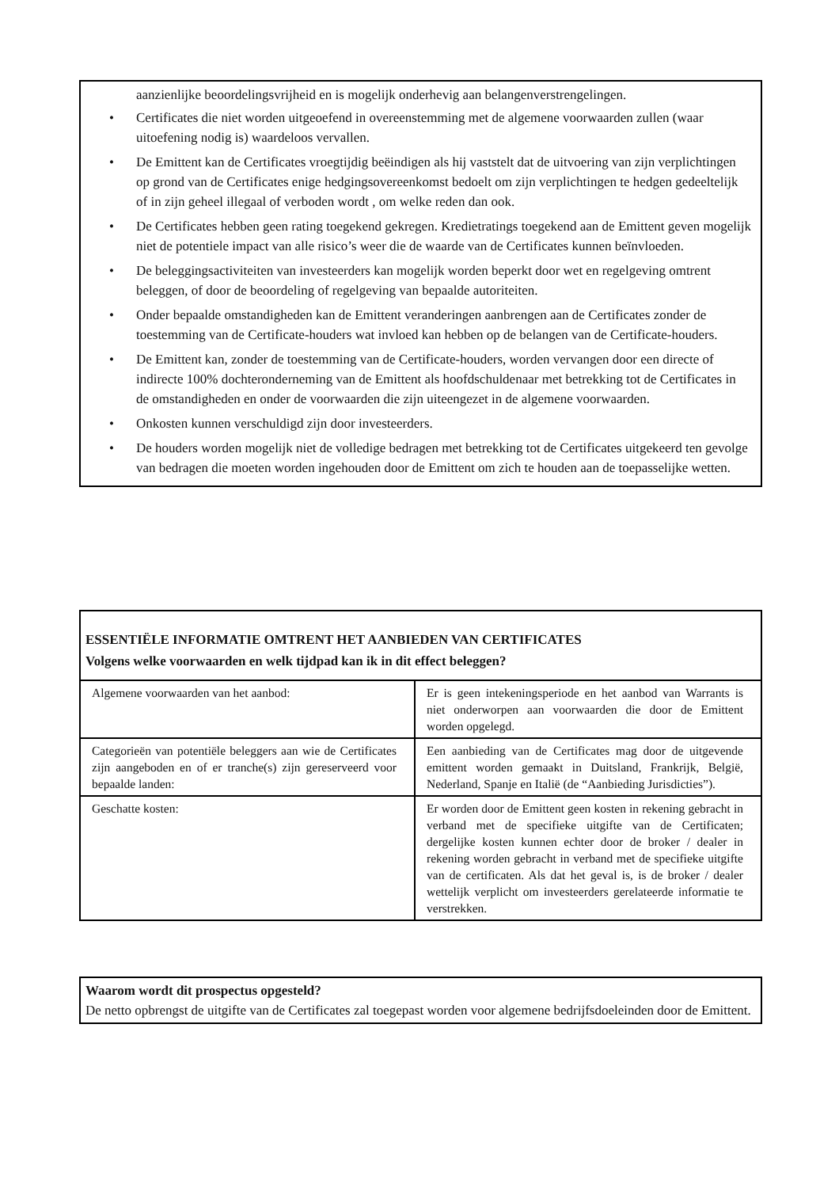aanzienlijke beoordelingsvrijheid en is mogelijk onderhevig aan belangenverstrengelingen.
• Certificates die niet worden uitgeoefend in overeenstemming met de algemene voorwaarden zullen (waar uitoefening nodig is) waardeloos vervallen.
• De Emittent kan de Certificates vroegtijdig beëindigen als hij vaststelt dat de uitvoering van zijn verplichtingen op grond van de Certificates enige hedgingsovereenkomst bedoelt om zijn verplichtingen te hedgen gedeeltelijk of in zijn geheel illegaal of verboden wordt , om welke reden dan ook.
• De Certificates hebben geen rating toegekend gekregen. Kredietratings toegekend aan de Emittent geven mogelijk niet de potentiele impact van alle risico’s weer die de waarde van de Certificates kunnen beïnvloeden.
• De beleggingsactiviteiten van investeerders kan mogelijk worden beperkt door wet en regelgeving omtrent beleggen, of door de beoordeling of regelgeving van bepaalde autoriteiten.
• Onder bepaalde omstandigheden kan de Emittent veranderingen aanbrengen aan de Certificates zonder de toestemming van de Certificate-houders wat invloed kan hebben op de belangen van de Certificate-houders.
• De Emittent kan, zonder de toestemming van de Certificate-houders, worden vervangen door een directe of indirecte 100% dochteronderneming van de Emittent als hoofdschuldenaar met betrekking tot de Certificates in de omstandigheden en onder de voorwaarden die zijn uiteengezet in de algemene voorwaarden.
• Onkosten kunnen verschuldigd zijn door investeerders.
• De houders worden mogelijk niet de volledige bedragen met betrekking tot de Certificates uitgekeerd ten gevolge van bedragen die moeten worden ingehouden door de Emittent om zich te houden aan de toepasselijke wetten.
ESSENTIËLE INFORMATIE OMTRENT HET AANBIEDEN VAN CERTIFICATES
Volgens welke voorwaarden en welk tijdpad kan ik in dit effect beleggen?
| Algemene voorwaarden van het aanbod: | Er is geen intekeningsperiode en het aanbod van Warrants is niet onderworpen aan voorwaarden die door de Emittent worden opgelegd. |
| Categorieën van potentiële beleggers aan wie de Certificates zijn aangeboden en of er tranche(s) zijn gereserveerd voor bepaalde landen: | Een aanbieding van de Certificates mag door de uitgevende emittent worden gemaakt in Duitsland, Frankrijk, België, Nederland, Spanje en Italië (de “Aanbieding Jurisdicties”). |
| Geschatte kosten: | Er worden door de Emittent geen kosten in rekening gebracht in verband met de specifieke uitgifte van de Certificaten; dergelijke kosten kunnen echter door de broker / dealer in rekening worden gebracht in verband met de specifieke uitgifte van de certificaten. Als dat het geval is, is de broker / dealer wettelijk verplicht om investeerders gerelateerde informatie te verstrekken. |
Waarom wordt dit prospectus opgesteld?
De netto opbrengst de uitgifte van de Certificates zal toegepast worden voor algemene bedrijfsdoeleinden door de Emittent.